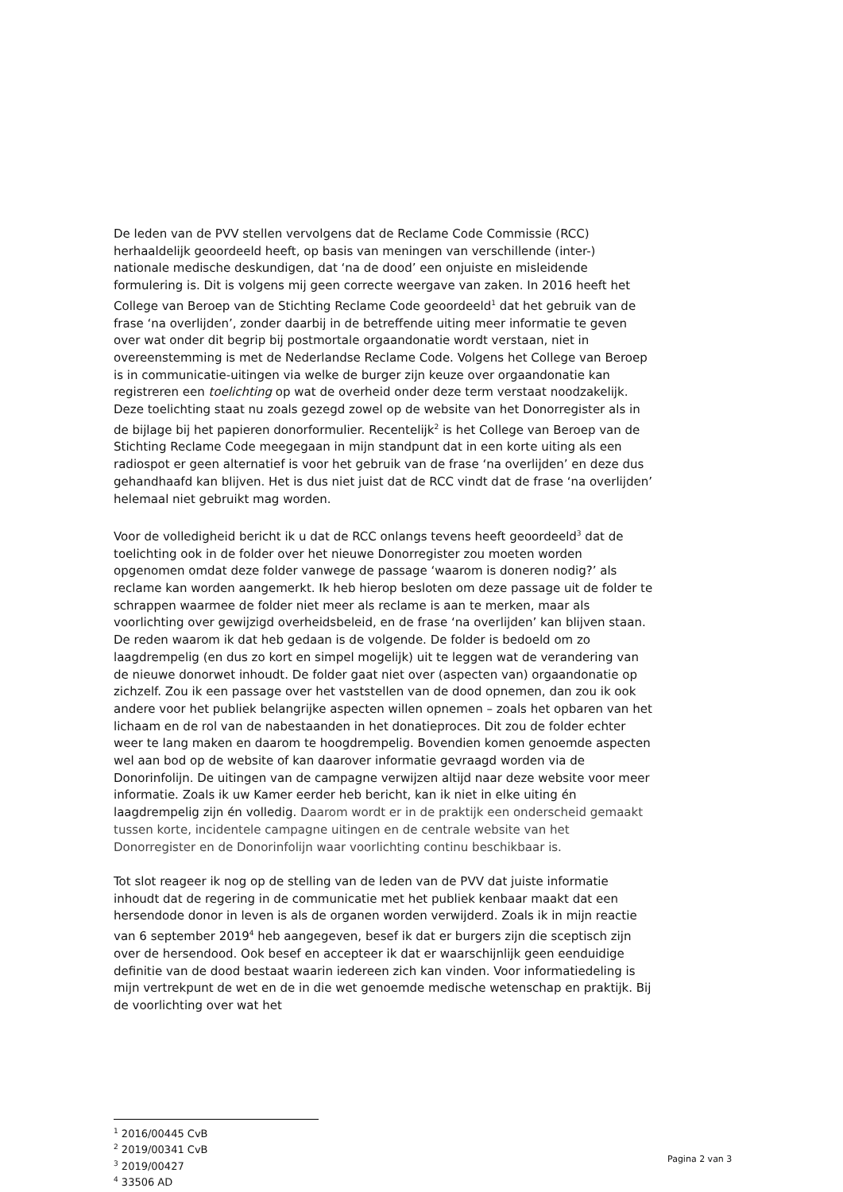De leden van de PVV stellen vervolgens dat de Reclame Code Commissie (RCC) herhaaldelijk geoordeeld heeft, op basis van meningen van verschillende (inter-) nationale medische deskundigen, dat ‘na de dood’ een onjuiste en misleidende formulering is. Dit is volgens mij geen correcte weergave van zaken. In 2016 heeft het College van Beroep van de Stichting Reclame Code geoordeeld<sup>1</sup> dat het gebruik van de frase ‘na overlijden’, zonder daarbij in de betreffende uiting meer informatie te geven over wat onder dit begrip bij postmortale orgaandonatie wordt verstaan, niet in overeenstemming is met de Nederlandse Reclame Code. Volgens het College van Beroep is in communicatie-uitingen via welke de burger zijn keuze over orgaandonatie kan registreren een toelichting op wat de overheid onder deze term verstaat noodzakelijk. Deze toelichting staat nu zoals gezegd zowel op de website van het Donorregister als in de bijlage bij het papieren donorformulier. Recentelijk<sup>2</sup> is het College van Beroep van de Stichting Reclame Code meegegaan in mijn standpunt dat in een korte uiting als een radiospot er geen alternatief is voor het gebruik van de frase ‘na overlijden’ en deze dus gehandhaafd kan blijven. Het is dus niet juist dat de RCC vindt dat de frase ‘na overlijden’ helemaal niet gebruikt mag worden.
Voor de volledigheid bericht ik u dat de RCC onlangs tevens heeft geoordeeld<sup>3</sup> dat de toelichting ook in de folder over het nieuwe Donorregister zou moeten worden opgenomen omdat deze folder vanwege de passage ‘waarom is doneren nodig?’ als reclame kan worden aangemerkt. Ik heb hierop besloten om deze passage uit de folder te schrappen waarmee de folder niet meer als reclame is aan te merken, maar als voorlichting over gewijzigd overheidsbeleid, en de frase ‘na overlijden’ kan blijven staan. De reden waarom ik dat heb gedaan is de volgende. De folder is bedoeld om zo laagdrempelig (en dus zo kort en simpel mogelijk) uit te leggen wat de verandering van de nieuwe donorwet inhoudt. De folder gaat niet over (aspecten van) orgaandonatie op zichzelf. Zou ik een passage over het vaststellen van de dood opnemen, dan zou ik ook andere voor het publiek belangrijke aspecten willen opnemen – zoals het opbaren van het lichaam en de rol van de nabestaanden in het donatieproces. Dit zou de folder echter weer te lang maken en daarom te hoogdrempelig. Bovendien komen genoemde aspecten wel aan bod op de website of kan daarover informatie gevraagd worden via de Donorinfolijn. De uitingen van de campagne verwijzen altijd naar deze website voor meer informatie. Zoals ik uw Kamer eerder heb bericht, kan ik niet in elke uiting én laagdrempelig zijn én volledig. Daarom wordt er in de praktijk een onderscheid gemaakt tussen korte, incidentele campagne uitingen en de centrale website van het Donorregister en de Donorinfolijn waar voorlichting continu beschikbaar is.
Tot slot reageer ik nog op de stelling van de leden van de PVV dat juiste informatie inhoudt dat de regering in de communicatie met het publiek kenbaar maakt dat een hersendode donor in leven is als de organen worden verwijderd. Zoals ik in mijn reactie van 6 september 2019<sup>4</sup> heb aangegeven, besef ik dat er burgers zijn die sceptisch zijn over de hersendood. Ook besef en accepteer ik dat er waarschijnlijk geen eenduidige definitie van de dood bestaat waarin iedereen zich kan vinden. Voor informatiedeling is mijn vertrekpunt de wet en de in die wet genoemde medische wetenschap en praktijk. Bij de voorlichting over wat het
<sup>1</sup> 2016/00445 CvB
<sup>2</sup> 2019/00341 CvB
<sup>3</sup> 2019/00427
<sup>4</sup> 33506 AD
Pagina 2 van 3